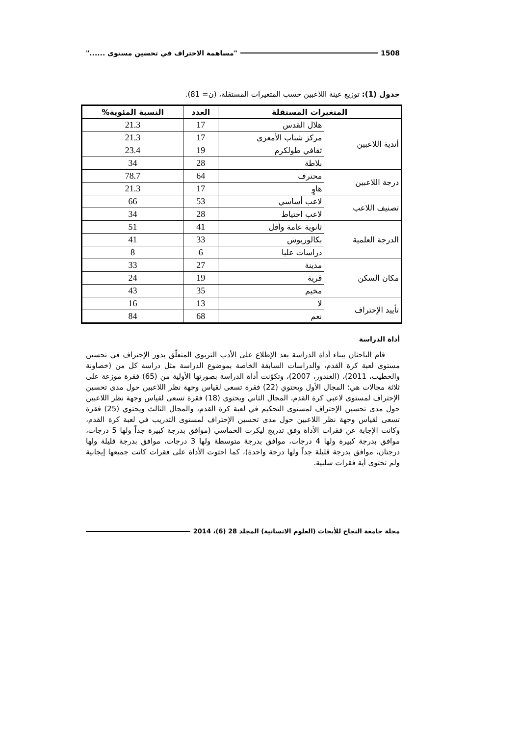1508 "مساهمة الاحتراف في تحسين مستوى ......"
جدول (1): توزيع عينة اللاعبين حسب المتغيرات المستقلة، (ن= 81).
| المتغيرات المستقلة | | العدد | النسبة المئوية% |
| --- | --- | --- | --- |
| أندية اللاعبين | هلال القدس | 17 | 21.3 |
| | مركز شباب الأمعري | 17 | 21.3 |
| | ثقافي طولكرم | 19 | 23.4 |
| | بلاطة | 28 | 34 |
| درجة اللاعبين | محترف | 64 | 78.7 |
| | هاوٍ | 17 | 21.3 |
| تصنيف اللاعب | لاعب أساسي | 53 | 66 |
| | لاعب احتياط | 28 | 34 |
| الدرجة العلمية | ثانوية عامة وأقل | 41 | 51 |
| | بكالوريوس | 33 | 41 |
| | دراسات عليا | 6 | 8 |
| مكان السكن | مدينة | 27 | 33 |
| | قرية | 19 | 24 |
| | مخيم | 35 | 43 |
| تأييد الإحتراف | لا | 13 | 16 |
| | نعم | 68 | 84 |
أداة الدراسة
قام الباحثان ببناء أداة الدراسة بعد الإطلاع على الأدب التربوي المتعلّق بدور الإحتراف في تحسين مستوى لعبة كرة القدم، والدراسات السابقة الخاصة بموضوع الدراسة مثل دراسة كل من (خصاونة والخطيب، 2011)، (الغندور، 2007)، وتكوّنت أداة الدراسة بصورتها الأولية من (65) فقرة موزعة على ثلاثة مجالات هي؛ المجال الأول ويحتوي (22) فقرة تسعى لقياس وجهة نظر اللاعبين حول مدى تحسين الإحتراف لمستوى لاعبي كرة القدم، المجال الثاني ويحتوي (18) فقرة تسعى لقياس وجهة نظر اللاعبين حول مدى تحسين الإحتراف لمستوى التحكيم في لعبة كرة القدم، والمجال الثالث ويحتوي (25) فقرة تسعى لقياس وجهة نظر اللاعبين حول مدى تحسين الإحتراف لمستوى التدريب في لعبة كرة القدم، وكانت الإجابة عن فقرات الأداة وفق تدريج ليكرت الخماسي (موافق بدرجة كبيرة جداً ولها 5 درجات، موافق بدرجة كبيرة ولها 4 درجات، موافق بدرجة متوسطة ولها 3 درجات، موافق بدرجة قليلة ولها درجتان، موافق بدرجة قليلة جداً ولها درجة واحدة)، كما احتوت الأداة على فقرات كانت جميعها إيجابية ولم تحتوى أية فقرات سلبية.
مجلة جامعة النجاح للأبحاث (العلوم الانسانية) المجلد 28 (6)، 2014